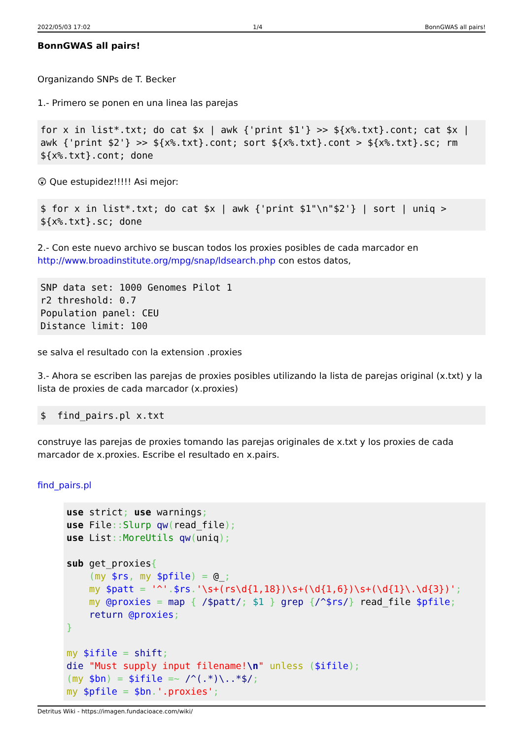2022/05/03 17:02 1/4 BonnGWAS all pairs!
BonnGWAS all pairs!
Organizando SNPs de T. Becker
1.- Primero se ponen en una linea las parejas
for x in list*.txt; do cat $x | awk {'print $1'} >> ${x%.txt}.cont; cat $x | awk {'print $2'} >> ${x%.txt}.cont; sort ${x%.txt}.cont > ${x%.txt}.sc; rm ${x%.txt}.cont; done
😲 Que estupidez!!!!! Asi mejor:
$ for x in list*.txt; do cat $x | awk {'print $1"\n"$2'} | sort | uniq > ${x%.txt}.sc; done
2.- Con este nuevo archivo se buscan todos los proxies posibles de cada marcador en http://www.broadinstitute.org/mpg/snap/ldsearch.php con estos datos,
SNP data set: 1000 Genomes Pilot 1
r2 threshold: 0.7
Population panel: CEU
Distance limit: 100
se salva el resultado con la extension .proxies
3.- Ahora se escriben las parejas de proxies posibles utilizando la lista de parejas original (x.txt) y la lista de proxies de cada marcador (x.proxies)
$  find_pairs.pl x.txt
construye las parejas de proxies tomando las parejas originales de x.txt y los proxies de cada marcador de x.proxies. Escribe el resultado en x.pairs.
find_pairs.pl
use strict; use warnings;
use File:: Slurp qw(read_file);
use List:: MoreUtils qw(uniq);

sub get_proxies{
    (my $rs, my $pfile) = @_;
    my $patt = '^'.$rs.'\s+(rs\d{1,18})\s+(\d{1,6})\s+(\d{1}\.\d{3})';
    my @proxies = map { /$patt/; $1 } grep {/^$rs/} read_file $pfile;
    return @proxies;
}

my $ifile = shift;
die "Must supply input filename!\n" unless ($ifile);
(my $bn) = $ifile =~ /^(.*)\..*$/;
my $pfile = $bn.'.proxies';
Detritus Wiki - https://imagen.fundacioace.com/wiki/